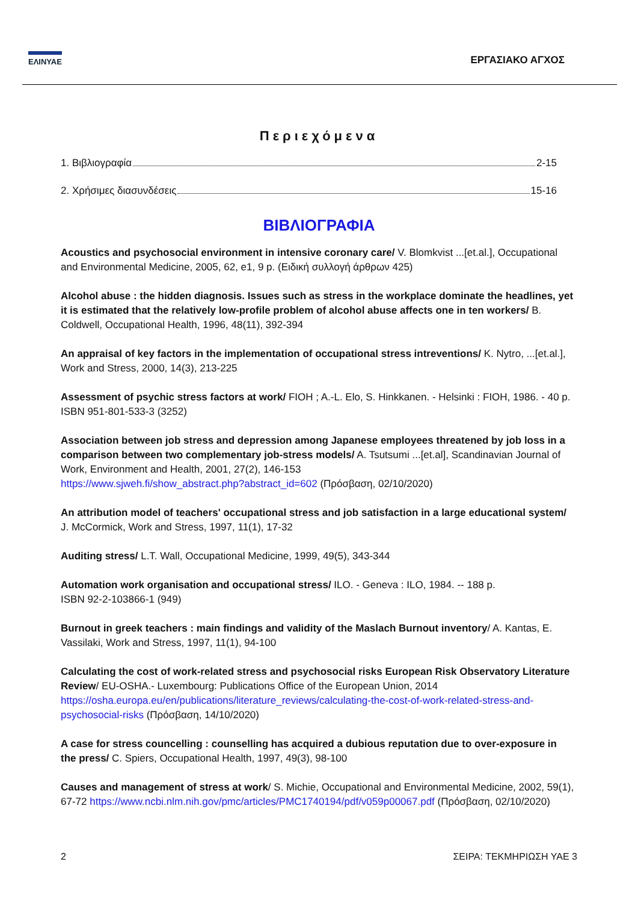ΕΛΙΝΥΑΕ
ΕΡΓΑΣΙΑΚΟ ΑΓΧΟΣ
Περιεχόμενα
1. Βιβλιογραφία 2-15
2. Χρήσιμες διασυνδέσεις 15-16
ΒΙΒΛΙΟΓΡΑΦΙΑ
Acoustics and psychosocial environment in intensive coronary care/ V. Blomkvist ...[et.al.], Occupational and Environmental Medicine, 2005, 62, e1, 9 p. (Ειδική συλλογή άρθρων 425)
Alcohol abuse : the hidden diagnosis. Issues such as stress in the workplace dominate the headlines, yet it is estimated that the relatively low-profile problem of alcohol abuse affects one in ten workers/ B. Coldwell, Occupational Health, 1996, 48(11), 392-394
An appraisal of key factors in the implementation of occupational stress intreventions/ K. Nytro, ...[et.al.], Work and Stress, 2000, 14(3), 213-225
Assessment of psychic stress factors at work/ FIOH ; A.-L. Elo, S. Hinkkanen. - Helsinki : FIOH, 1986. - 40 p. ISBN 951-801-533-3 (3252)
Association between job stress and depression among Japanese employees threatened by job loss in a comparison between two complementary job-stress models/ A. Tsutsumi ...[et.al], Scandinavian Journal of Work, Environment and Health, 2001, 27(2), 146-153
https://www.sjweh.fi/show_abstract.php?abstract_id=602 (Πρόσβαση, 02/10/2020)
An attribution model of teachers' occupational stress and job satisfaction in a large educational system/ J. McCormick, Work and Stress, 1997, 11(1), 17-32
Auditing stress/ L.T. Wall, Occupational Medicine, 1999, 49(5), 343-344
Automation work organisation and occupational stress/ ILO. - Geneva : ILO, 1984. -- 188 p.
ISBN 92-2-103866-1 (949)
Burnout in greek teachers : main findings and validity of the Maslach Burnout inventory/ A. Kantas, E. Vassilaki, Work and Stress, 1997, 11(1), 94-100
Calculating the cost of work-related stress and psychosocial risks European Risk Observatory Literature Review/ EU-OSHA.- Luxembourg: Publications Office of the European Union, 2014
https://osha.europa.eu/en/publications/literature_reviews/calculating-the-cost-of-work-related-stress-and-psychosocial-risks (Πρόσβαση, 14/10/2020)
A case for stress councelling : counselling has acquired a dubious reputation due to over-exposure in the press/ C. Spiers, Occupational Health, 1997, 49(3), 98-100
Causes and management of stress at work/ S. Michie, Occupational and Environmental Medicine, 2002, 59(1), 67-72 https://www.ncbi.nlm.nih.gov/pmc/articles/PMC1740194/pdf/v059p00067.pdf (Πρόσβαση, 02/10/2020)
2 ΣΕΙΡΑ: ΤΕΚΜΗΡΙΩΣΗ ΥΑΕ 3